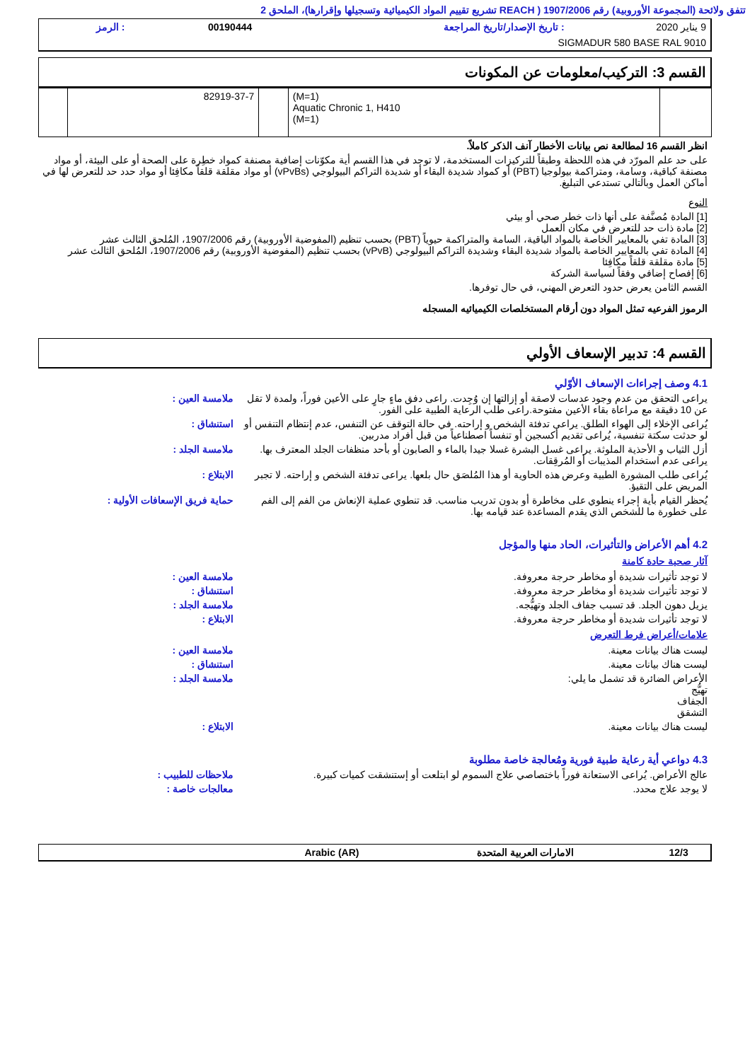تتفق ولائحة (المجموعة الأوروبية) رقم 1907/2006 ( REACH تشريع تقييم المواد الكيميائية وتسجيلها وإقرارها)، الملحق 2
| 9 يناير 2020 | : تاريخ الإصدار/تاريخ المراجعة | 00190444 | : الرمز |
| SIGMADUR 580 BASE RAL 9010 | | | |
القسم 3: التركيب/معلومات عن المكونات
| | (M=1) Aquatic Chronic 1, H410 (M=1) | | 82919-37-7 | |
انظر القسم 16 لمطالعة نص بيانات الأخطار آنف الذكر كاملاً.
على حد علم المورّد في هذه اللحظة وطبقاً للتركيزات المستخدمة، لا توجد في هذا القسم أية مكوّنات إضافية مصنفة كمواد خطِرة على الصحة أو على البيئة، أو مواد مصنفة كباقية، وسامة، ومتراكمة بيولوجيا (PBT) أو كمواد شديدة البقاء أو شديدة التراكم البيولوجي (vPvBs) أو مواد مقلقة قلقاً مكافِئا أو مواد حدد حد للتعرض لها في أماكن العمل وبالتالي تستدعي التبليغ.
النوع
[1] المادة مُصنَّفة على أنها ذات خطر صحي أو بيئي
[2] مادة ذات حد للتعرض في مكان العمل
[3] المادة تفي بالمعايير الخاصة بالمواد الباقية، السامة والمتراكمة حيوياً (PBT) بحسب تنظيم (المفوضية الأوروبية) رقم 1907/2006، المُلحق الثالث عشر
[4] المادة تفي بالمعايير الخاصة بالمواد شديدة البقاء وشديدة التراكم البيولوجي (vPvB) بحسب تنظيم (المفوضية الأوروبية) رقم 1907/2006، المُلحق الثالث عشر
[5] مادة مقلقة قلقاً مكافِئا
[6] إفصاح إضافي وفقاً لسياسة الشركة
القسم الثامن يعرض حدود التعرض المهني، في حال توفرها.
الرموز الفرعيه تمثل المواد دون أرقام المستخلصات الكيميائيه المسجله
القسم 4: تدبير الإسعاف الأولي
4.1 وصف إجراءات الإسعاف الأوّلي
يراعى التحقق من عدم وجود عدسات لاصقة أو إزالتها إن وُجِدت. راعى دفق ماءٍ جارٍ على الأعين فوراً، ولمدة لا تقل عن 10 دقيقة مع مراعاة بقاء الأعين مفتوحة.راعى طلب الرعاية الطبية على الفور.
ملامسة العين :
يُراعى الإخلاء إلى الهواء الطلق. يراعى تدفئة الشخص و إراحته. في حالة التوقف عن التنفس، عدم إنتظام التنفس أو لو حدثت سكتة تنفسية، يُراعى تقديم أكسجين أو تنفساً اصطناعياً من قبل أفراد مدربين.
استنشاق :
أزل الثياب و الأحذية الملوثة. يراعى غسل البشرة غسلا جيدا بالماء و الصابون أو بأحد منظفات الجلد المعترف بها. يراعى عدم استخدام المذيبات أو المُرقِقات.
ملامسة الجلد :
يُراعى طلب المشورة الطبية وعرض هذه الحاوية أو هذا المُلصَق حال بلعها. يراعى تدفئة الشخص و إراحته. لا تجبر المريض على التقيؤ.
الابتلاع :
يُحظر القيام بأية إجراء ينطوي على مخاطرة أو بدون تدريب مناسب. قد تنطوي عملية الإنعاش من الفم إلى الفم على خطورة ما للشخص الذي يقدم المساعدة عند قيامه بها.
حماية فريق الإسعافات الأولية :
4.2 أهم الأعراض والتأثيرات، الحاد منها والمؤجل
آثار صحية حادة كامنة
لا توجد تأثيرات شديدة أو مخاطر حرجة معروفة.
ملامسة العين :
لا توجد تأثيرات شديدة أو مخاطر حرجة معروفة.
استنشاق :
يزيل دهون الجلد. قد تسبب جفاف الجلد وتهيُّجه.
ملامسة الجلد :
لا توجد تأثيرات شديدة أو مخاطر حرجة معروفة.
الابتلاع :
علامات/أعراض فرط التعرض
ليست هناك بيانات معينة. ملامسة العين :
ليست هناك بيانات معينة. استنشاق :
الأعراض الضائرة قد تشمل ما يلي:
تهيُّج
الجفاف
التشقق
ملامسة الجلد :
ليست هناك بيانات معينة. الابتلاع :
4.3 دواعي أية رعاية طبية فورية ومُعالجة خاصة مطلوبة
عالج الأعراض. يُراعى الاستعانة فوراً باختصاصي علاج السموم لو ابتلعت أو إستنشقت كميات كبيرة.
ملاحظات للطبيب :
لا يوجد علاج محدد. معالجات خاصة :
| 12/3 | الامارات العربية المتحدة | Arabic (AR) | |